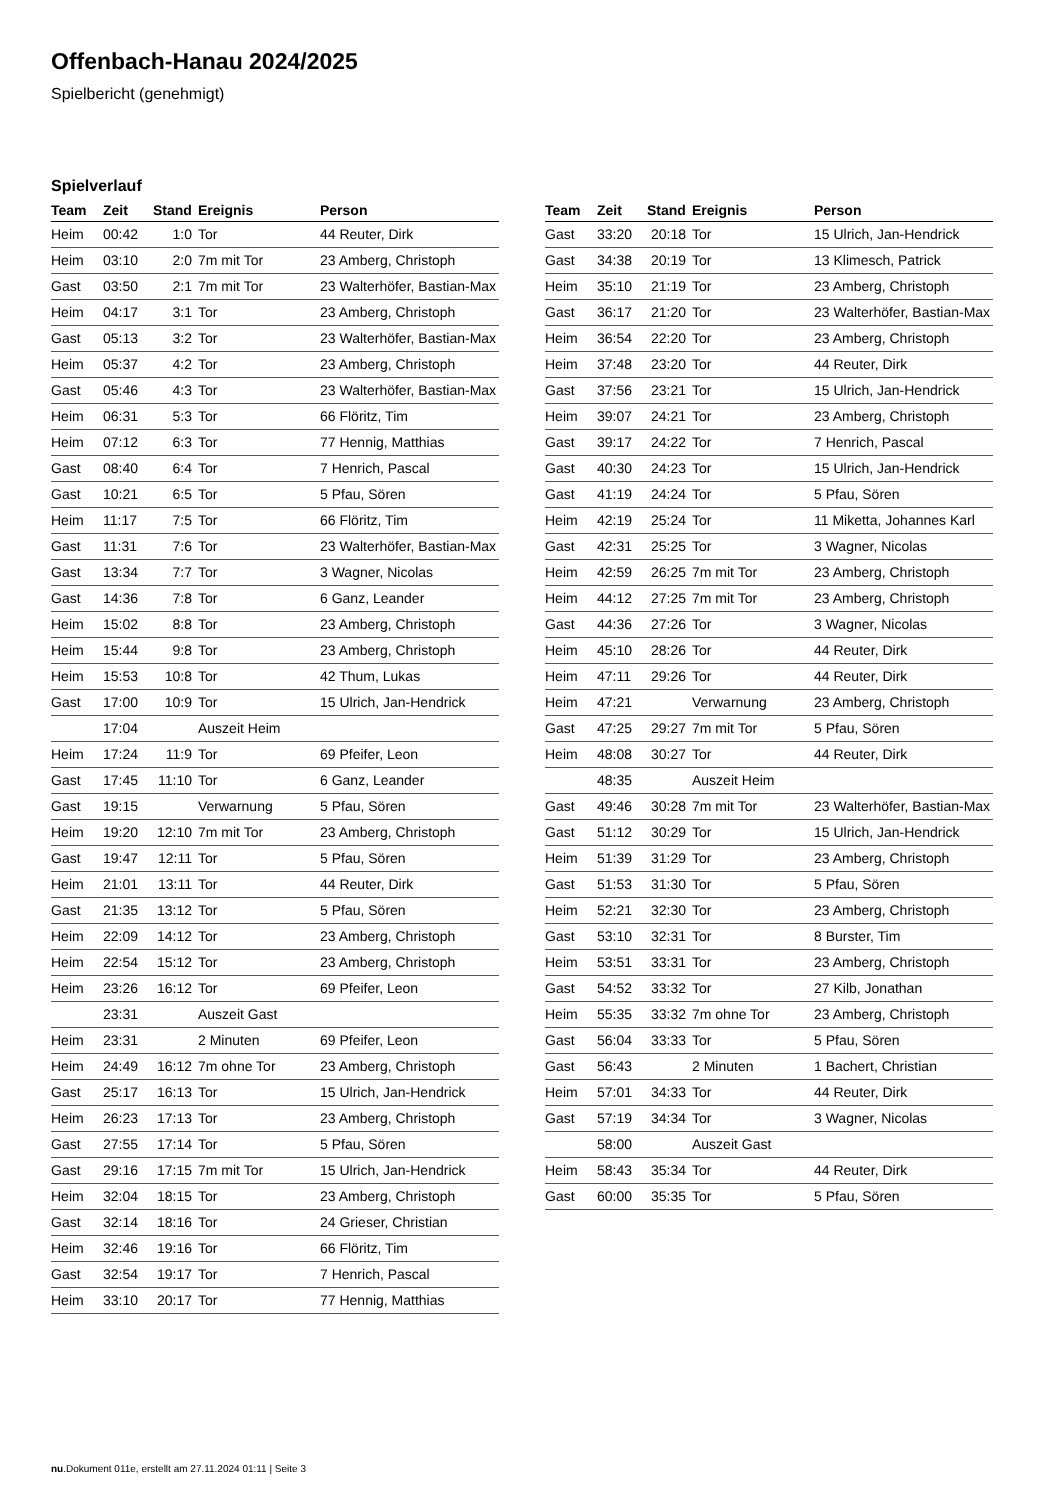Offenbach-Hanau 2024/2025
Spielbericht (genehmigt)
Spielverlauf
| Team | Zeit | Stand | Ereignis | Person |
| --- | --- | --- | --- | --- |
| Heim | 00:42 | 1:0 | Tor | 44 Reuter, Dirk |
| Heim | 03:10 | 2:0 | 7m mit Tor | 23 Amberg, Christoph |
| Gast | 03:50 | 2:1 | 7m mit Tor | 23 Walterhöfer, Bastian-Max |
| Heim | 04:17 | 3:1 | Tor | 23 Amberg, Christoph |
| Gast | 05:13 | 3:2 | Tor | 23 Walterhöfer, Bastian-Max |
| Heim | 05:37 | 4:2 | Tor | 23 Amberg, Christoph |
| Gast | 05:46 | 4:3 | Tor | 23 Walterhöfer, Bastian-Max |
| Heim | 06:31 | 5:3 | Tor | 66 Flöritz, Tim |
| Heim | 07:12 | 6:3 | Tor | 77 Hennig, Matthias |
| Gast | 08:40 | 6:4 | Tor | 7 Henrich, Pascal |
| Gast | 10:21 | 6:5 | Tor | 5 Pfau, Sören |
| Heim | 11:17 | 7:5 | Tor | 66 Flöritz, Tim |
| Gast | 11:31 | 7:6 | Tor | 23 Walterhöfer, Bastian-Max |
| Gast | 13:34 | 7:7 | Tor | 3 Wagner, Nicolas |
| Gast | 14:36 | 7:8 | Tor | 6 Ganz, Leander |
| Heim | 15:02 | 8:8 | Tor | 23 Amberg, Christoph |
| Heim | 15:44 | 9:8 | Tor | 23 Amberg, Christoph |
| Heim | 15:53 | 10:8 | Tor | 42 Thum, Lukas |
| Gast | 17:00 | 10:9 | Tor | 15 Ulrich, Jan-Hendrick |
| | 17:04 | | Auszeit Heim | |
| Heim | 17:24 | 11:9 | Tor | 69 Pfeifer, Leon |
| Gast | 17:45 | 11:10 | Tor | 6 Ganz, Leander |
| Gast | 19:15 | | Verwarnung | 5 Pfau, Sören |
| Heim | 19:20 | 12:10 | 7m mit Tor | 23 Amberg, Christoph |
| Gast | 19:47 | 12:11 | Tor | 5 Pfau, Sören |
| Heim | 21:01 | 13:11 | Tor | 44 Reuter, Dirk |
| Gast | 21:35 | 13:12 | Tor | 5 Pfau, Sören |
| Heim | 22:09 | 14:12 | Tor | 23 Amberg, Christoph |
| Heim | 22:54 | 15:12 | Tor | 23 Amberg, Christoph |
| Heim | 23:26 | 16:12 | Tor | 69 Pfeifer, Leon |
| | 23:31 | | Auszeit Gast | |
| Heim | 23:31 | | 2 Minuten | 69 Pfeifer, Leon |
| Heim | 24:49 | 16:12 | 7m ohne Tor | 23 Amberg, Christoph |
| Gast | 25:17 | 16:13 | Tor | 15 Ulrich, Jan-Hendrick |
| Heim | 26:23 | 17:13 | Tor | 23 Amberg, Christoph |
| Gast | 27:55 | 17:14 | Tor | 5 Pfau, Sören |
| Gast | 29:16 | 17:15 | 7m mit Tor | 15 Ulrich, Jan-Hendrick |
| Heim | 32:04 | 18:15 | Tor | 23 Amberg, Christoph |
| Gast | 32:14 | 18:16 | Tor | 24 Grieser, Christian |
| Heim | 32:46 | 19:16 | Tor | 66 Flöritz, Tim |
| Gast | 32:54 | 19:17 | Tor | 7 Henrich, Pascal |
| Heim | 33:10 | 20:17 | Tor | 77 Hennig, Matthias |
| Team | Zeit | Stand | Ereignis | Person |
| --- | --- | --- | --- | --- |
| Gast | 33:20 | 20:18 | Tor | 15 Ulrich, Jan-Hendrick |
| Gast | 34:38 | 20:19 | Tor | 13 Klimesch, Patrick |
| Heim | 35:10 | 21:19 | Tor | 23 Amberg, Christoph |
| Gast | 36:17 | 21:20 | Tor | 23 Walterhöfer, Bastian-Max |
| Heim | 36:54 | 22:20 | Tor | 23 Amberg, Christoph |
| Heim | 37:48 | 23:20 | Tor | 44 Reuter, Dirk |
| Gast | 37:56 | 23:21 | Tor | 15 Ulrich, Jan-Hendrick |
| Heim | 39:07 | 24:21 | Tor | 23 Amberg, Christoph |
| Gast | 39:17 | 24:22 | Tor | 7 Henrich, Pascal |
| Gast | 40:30 | 24:23 | Tor | 15 Ulrich, Jan-Hendrick |
| Gast | 41:19 | 24:24 | Tor | 5 Pfau, Sören |
| Heim | 42:19 | 25:24 | Tor | 11 Miketta, Johannes Karl |
| Gast | 42:31 | 25:25 | Tor | 3 Wagner, Nicolas |
| Heim | 42:59 | 26:25 | 7m mit Tor | 23 Amberg, Christoph |
| Heim | 44:12 | 27:25 | 7m mit Tor | 23 Amberg, Christoph |
| Gast | 44:36 | 27:26 | Tor | 3 Wagner, Nicolas |
| Heim | 45:10 | 28:26 | Tor | 44 Reuter, Dirk |
| Heim | 47:11 | 29:26 | Tor | 44 Reuter, Dirk |
| Heim | 47:21 | | Verwarnung | 23 Amberg, Christoph |
| Gast | 47:25 | 29:27 | 7m mit Tor | 5 Pfau, Sören |
| Heim | 48:08 | 30:27 | Tor | 44 Reuter, Dirk |
| | 48:35 | | Auszeit Heim | |
| Gast | 49:46 | 30:28 | 7m mit Tor | 23 Walterhöfer, Bastian-Max |
| Gast | 51:12 | 30:29 | Tor | 15 Ulrich, Jan-Hendrick |
| Heim | 51:39 | 31:29 | Tor | 23 Amberg, Christoph |
| Gast | 51:53 | 31:30 | Tor | 5 Pfau, Sören |
| Heim | 52:21 | 32:30 | Tor | 23 Amberg, Christoph |
| Gast | 53:10 | 32:31 | Tor | 8 Burster, Tim |
| Heim | 53:51 | 33:31 | Tor | 23 Amberg, Christoph |
| Gast | 54:52 | 33:32 | Tor | 27 Kilb, Jonathan |
| Heim | 55:35 | 33:32 | 7m ohne Tor | 23 Amberg, Christoph |
| Gast | 56:04 | 33:33 | Tor | 5 Pfau, Sören |
| Gast | 56:43 | | 2 Minuten | 1 Bachert, Christian |
| Heim | 57:01 | 34:33 | Tor | 44 Reuter, Dirk |
| Gast | 57:19 | 34:34 | Tor | 3 Wagner, Nicolas |
| | 58:00 | | Auszeit Gast | |
| Heim | 58:43 | 35:34 | Tor | 44 Reuter, Dirk |
| Gast | 60:00 | 35:35 | Tor | 5 Pfau, Sören |
nu.Dokument 011e, erstellt am 27.11.2024 01:11 | Seite 3